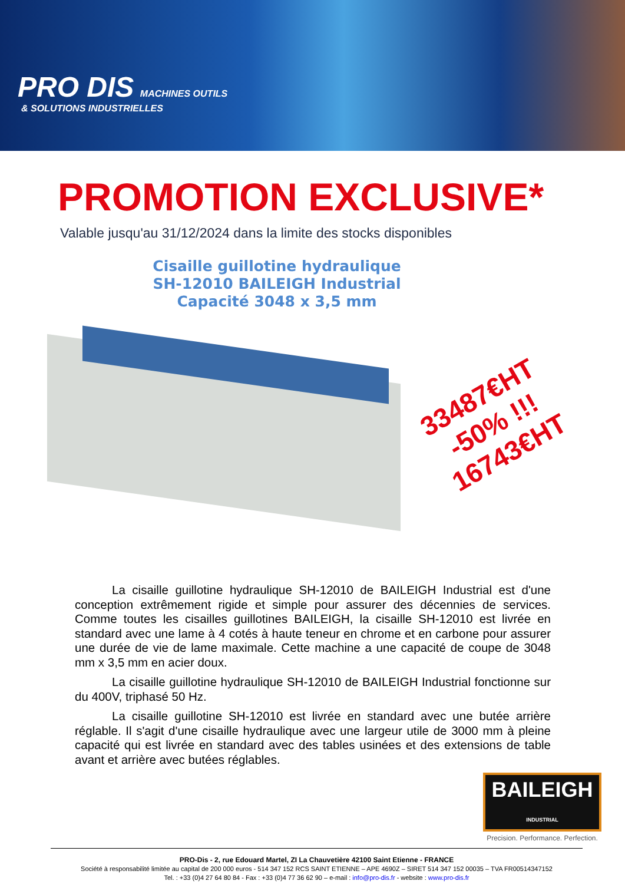PRO DIS MACHINES OUTILS
& SOLUTIONS INDUSTRIELLES
PROMOTION EXCLUSIVE*
Valable jusqu'au 31/12/2024 dans la limite des stocks disponibles
Cisaille guillotine hydraulique
SH-12010 BAILEIGH Industrial
Capacité 3048 x 3,5 mm
33487€HT
-50% !!!
16743€HT
La cisaille guillotine hydraulique SH-12010 de BAILEIGH Industrial est d'une conception extrêmement rigide et simple pour assurer des décennies de services. Comme toutes les cisailles guillotines BAILEIGH, la cisaille SH-12010 est livrée en standard avec une lame à 4 cotés à haute teneur en chrome et en carbone pour assurer une durée de vie de lame maximale. Cette machine a une capacité de coupe de 3048 mm x 3,5 mm en acier doux.
La cisaille guillotine hydraulique SH-12010 de BAILEIGH Industrial fonctionne sur du 400V, triphasé 50 Hz.
La cisaille guillotine SH-12010 est livrée en standard avec une butée arrière réglable. Il s'agit d'une cisaille hydraulique avec une largeur utile de 3000 mm à pleine capacité qui est livrée en standard avec des tables usinées et des extensions de table avant et arrière avec butées réglables.
BAILEIGH
INDUSTRIAL
Precision. Performance. Perfection.
PRO-Dis - 2, rue Edouard Martel, ZI La Chauvetière 42100 Saint Etienne - FRANCE
Société à responsabilité limitée au capital de 200 000 euros - 514 347 152 RCS SAINT ETIENNE – APE 4690Z – SIRET 514 347 152 00035 – TVA FR00514347152
Tel. : +33 (0)4 27 64 80 84 - Fax : +33 (0)4 77 36 62 90 – e-mail : info@pro-dis.fr - website : www.pro-dis.fr